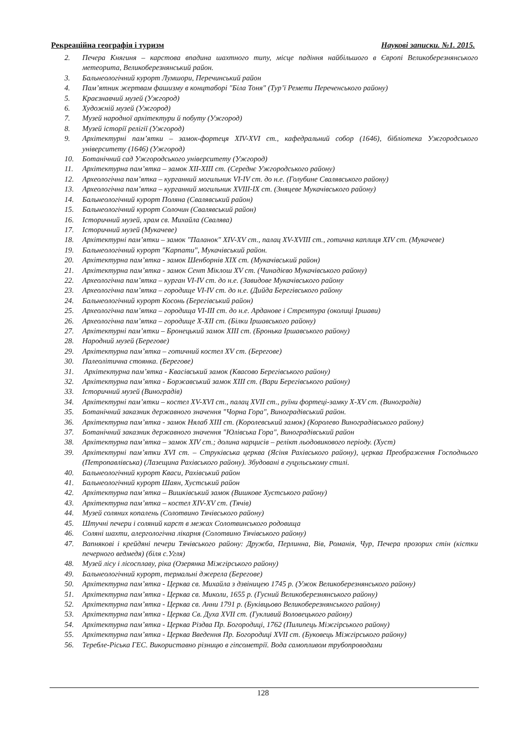Рекреаційна географія і туризм Наукові записки. №1. 2015.
2. Печера Княгиня – карстова впадина шахтного типу, місце падіння найбільшого в Європі Великоберезнянського метеорита, Великоберезнянський район.
3. Бальнеологічний курорт Лумшори, Перечинський район
4. Пам’ятник жертвам фашизму в концтаборі "Біла Тоня" (Тур’ї Ремети Переченського району)
5. Краєзнавчий музей (Ужгород)
6. Художній музей (Ужгород)
7. Музей народної архітектури й побуту (Ужгород)
8. Музей історії релігії (Ужгород)
9. Архітектурні пам’ятки – замок-фортеця XIV-XVI ст., кафедральний собор (1646), бібліотека Ужгородського університету (1646) (Ужгород)
10. Ботанічний сад Ужгородського університету (Ужгород)
11. Архітектурна пам’ятка – замок XII-XIII ст. (Середнє Ужгородського району)
12. Археологічна пам’ятка – курганний могильник VI-IV ст. до н.е. (Голубине Свалявського району)
13. Археологічна пам’ятка – курганний могильник XVIII-IX ст. (Зняцеве Мукачівського району)
14. Бальнеологічний курорт Поляна (Свалявський район)
15. Бальнеологічний курорт Солочин (Свалявський район)
16. Історичний музей, храм св. Михайла (Свалява)
17. Історичний музей (Мукачеве)
18. Архітектурні пам’ятки – замок "Паланок" XIV-XV ст., палац XV-XVIII ст., готична каплиця XIV ст. (Мукачеве)
19. Бальнеологічний курорт "Карпати", Мукачівський район.
20. Архітектурна пам’ятка - замок Шенборнів XIX ст. (Мукачівський район)
21. Архітектурна пам’ятка - замок Сент Міклош XV ст. (Чинадієво Мукачівського району)
22. Археологічна пам’ятка – курган VI-IV ст. до н.е. (Завидове Мукачівського району
23. Археологічна пам’ятка – городище VI-IV ст. до н.е. (Дийда Берегівського району
24. Бальнеологічний курорт Косонь (Берегівський район)
25. Археологічна пам’ятка – городища VI-III ст. до н.е. Арданове і Стремтура (околиці Іршави)
26. Археологічна пам’ятка – городище X-XII ст. (Білки Іршавського району)
27. Архітектурні пам’ятки – Бронецький замок XIII ст. (Бронька Іршавського району)
28. Народний музей (Берегове)
29. Архітектурна пам’ятка – готичний костел XV ст. (Берегове)
30. Палеолітична стоянка. (Берегове)
31. Архітектурна пам’ятка - Квасівський замок (Квасово Берегівського району)
32. Архітектурна пам’ятка - Боржавський замок XIII ст. (Вари Берегівського району)
33. Історичний музей (Виноградів)
34. Архітектурні пам’ятки – костел XV-XVI ст., палац XVII ст., руїни фортеці-замку X-XV ст. (Виноградів)
35. Ботанічний заказник державного значення "Чорна Гора", Виноградівський район.
36. Архітектурна пам’ятка - замок Нялаб XIII ст. (Королевський замок) (Королево Виноградівського району)
37. Ботанічний заказник державного значення "Юлівська Гора", Виноградівський район
38. Архітектурна пам’ятка – замок XIV ст.; долина нарцисів – релікт льодовикового періоду. (Хуст)
39. Архітектурні пам’ятки XVI ст. – Струківська церква (Ясіня Рахівського району), церква Преображення Господнього (Петропавлівська) (Лазещина Рахівського району). Збудовані в гуцульському стилі.
40. Бальнеологічний курорт Кваси, Рахівський район
41. Бальнеологічний курорт Шаян, Хустський район
42. Архітектурна пам’ятка – Вишківський замок (Вишкове Хустського району)
43. Архітектурна пам’ятка – костел XIV-XV ст. (Тячів)
44. Музей соляних копалень (Солотвино Тячівського району)
45. Штучні печери і соляний карст в межах Солотвинського родовища
46. Соляні шахти, алергологічна лікарня (Солотвино Тячівського району)
47. Вапнякові і крейдяні печери Тячівського району: Дружба, Перлинна, Вів, Романія, Чур, Печера прозорих стін (кістки печерного ведмедя) (біля с.Угля)
48. Музей лісу і лісосплаву, ріка (Озерянка Міжгірського району)
49. Бальнеологічний курорт, термальні джерела (Берегове)
50. Архітектурна пам’ятка - Церква св. Михайла з дзвіницею 1745 р. (Ужок Великоберезнянського району)
51. Архітектурна пам’ятка - Церква св. Миколи, 1655 р. (Гусний Великоберезнянського району)
52. Архітектурна пам’ятка - Церква св. Анни 1791 р. (Буківцьово Великоберезнянського району)
53. Архітектурна пам’ятка - Церква Св. Духа XVII ст. (Гукливий Воловецького району)
54. Архітектурна пам’ятка - Церква Різдва Пр. Богородиці, 1762 (Пилипець Міжгірського району)
55. Архітектурна пам’ятка - Церква Введення Пр. Богородиці XVII ст. (Буковець Міжгірського району)
56. Теребле-Ріcька ГЕС. Використавно різницю в гіпсометрії. Вода самопливом трубопроводами
128